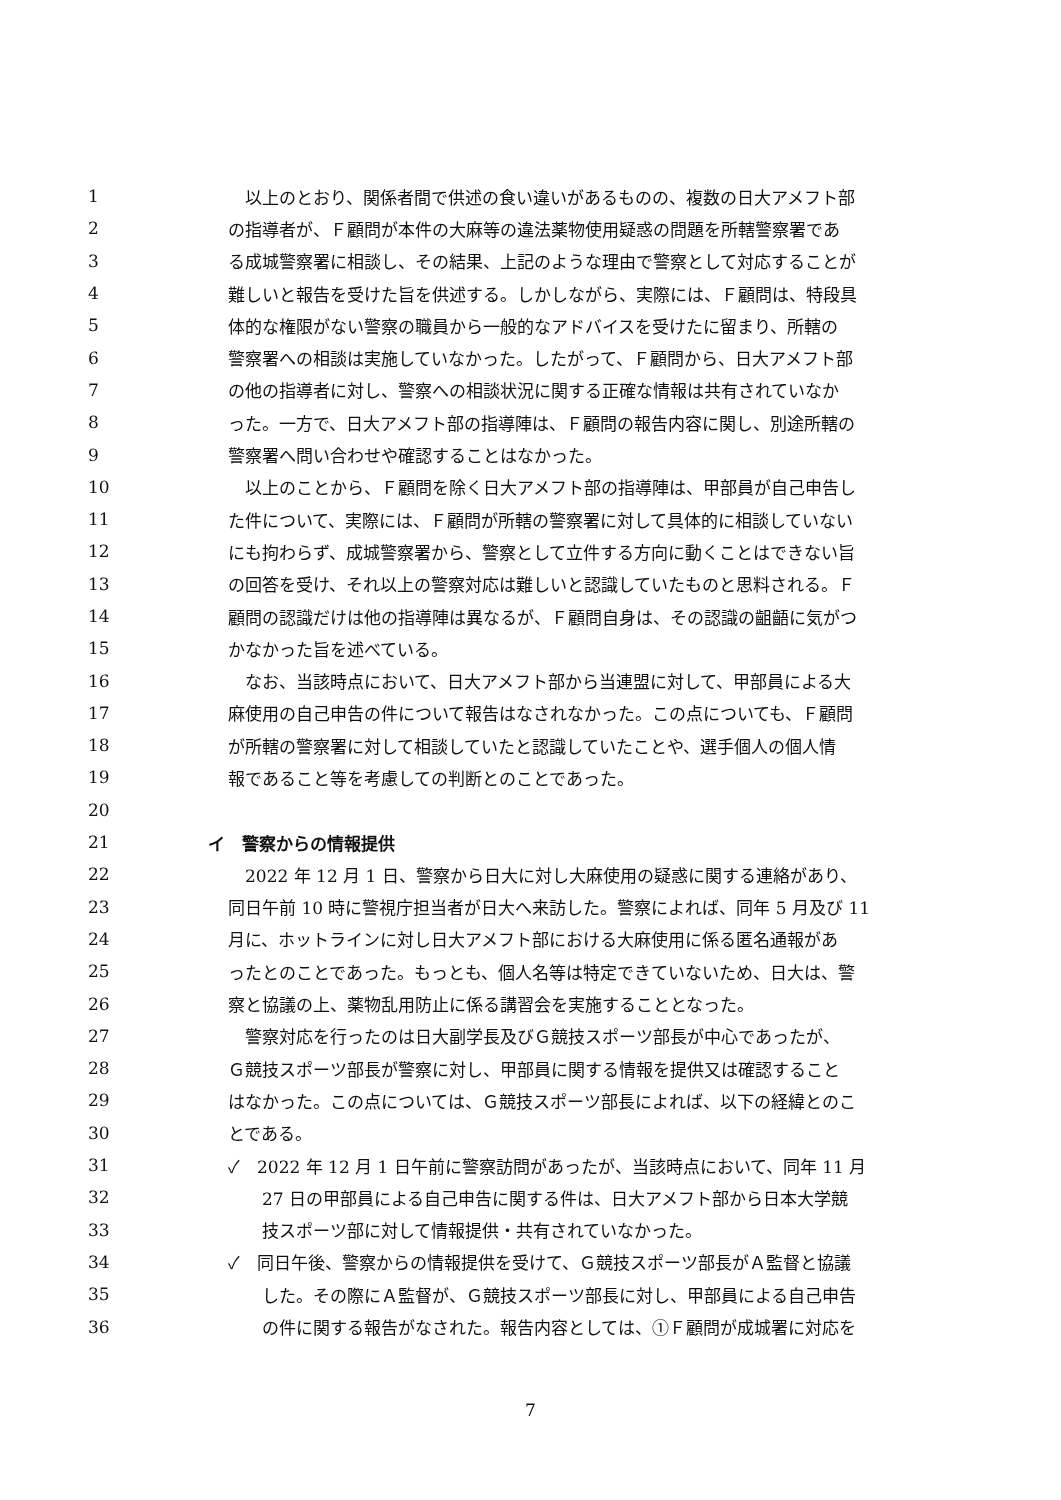1　以上のとおり、関係者間で供述の食い違いがあるものの、複数の日大アメフト部
2 の指導者が、Ｆ顧問が本件の大麻等の違法薬物使用疑惑の問題を所轄警察署であ
3 る成城警察署に相談し、その結果、上記のような理由で警察として対応することが
4 難しいと報告を受けた旨を供述する。しかしながら、実際には、Ｆ顧問は、特段具
5 体的な権限がない警察の職員から一般的なアドバイスを受けたに留まり、所轄の
6 警察署への相談は実施していなかった。したがって、Ｆ顧問から、日大アメフト部
7 の他の指導者に対し、警察への相談状況に関する正確な情報は共有されていなか
8 った。一方で、日大アメフト部の指導陣は、Ｆ顧問の報告内容に関し、別途所轄の
9 警察署へ問い合わせや確認することはなかった。
10　以上のことから、Ｆ顧問を除く日大アメフト部の指導陣は、甲部員が自己申告し
11 た件について、実際には、Ｆ顧問が所轄の警察署に対して具体的に相談していない
12 にも拘わらず、成城警察署から、警察として立件する方向に動くことはできない旨
13 の回答を受け、それ以上の警察対応は難しいと認識していたものと思料される。Ｆ
14 顧問の認識だけは他の指導陣は異なるが、Ｆ顧問自身は、その認識の齟齬に気がつ
15 かなかった旨を述べている。
16　なお、当該時点において、日大アメフト部から当連盟に対して、甲部員による大
17 麻使用の自己申告の件について報告はなされなかった。この点についても、Ｆ顧問
18 が所轄の警察署に対して相談していたと認識していたことや、選手個人の個人情
19 報であること等を考慮しての判断とのことであった。
20
21 イ　警察からの情報提供
22　2022 年 12 月 1 日、警察から日大に対し大麻使用の疑惑に関する連絡があり、
23 同日午前 10 時に警視庁担当者が日大へ来訪した。警察によれば、同年 5 月及び 11
24 月に、ホットラインに対し日大アメフト部における大麻使用に係る匿名通報があ
25 ったとのことであった。もっとも、個人名等は特定できていないため、日大は、警
26 察と協議の上、薬物乱用防止に係る講習会を実施することとなった。
27　警察対応を行ったのは日大副学長及びＧ競技スポーツ部長が中心であったが、
28 Ｇ競技スポーツ部長が警察に対し、甲部員に関する情報を提供又は確認すること
29 はなかった。この点については、Ｇ競技スポーツ部長によれば、以下の経緯とのこ
30 とである。
31 ✓　2022 年 12 月 1 日午前に警察訪問があったが、当該時点において、同年 11 月
32　　27 日の甲部員による自己申告に関する件は、日大アメフト部から日本大学競
33　　技スポーツ部に対して情報提供・共有されていなかった。
34 ✓　同日午後、警察からの情報提供を受けて、Ｇ競技スポーツ部長がＡ監督と協議
35　　した。その際にＡ監督が、Ｇ競技スポーツ部長に対し、甲部員による自己申告
36　　の件に関する報告がなされた。報告内容としては、①Ｆ顧問が成城署に対応を
7